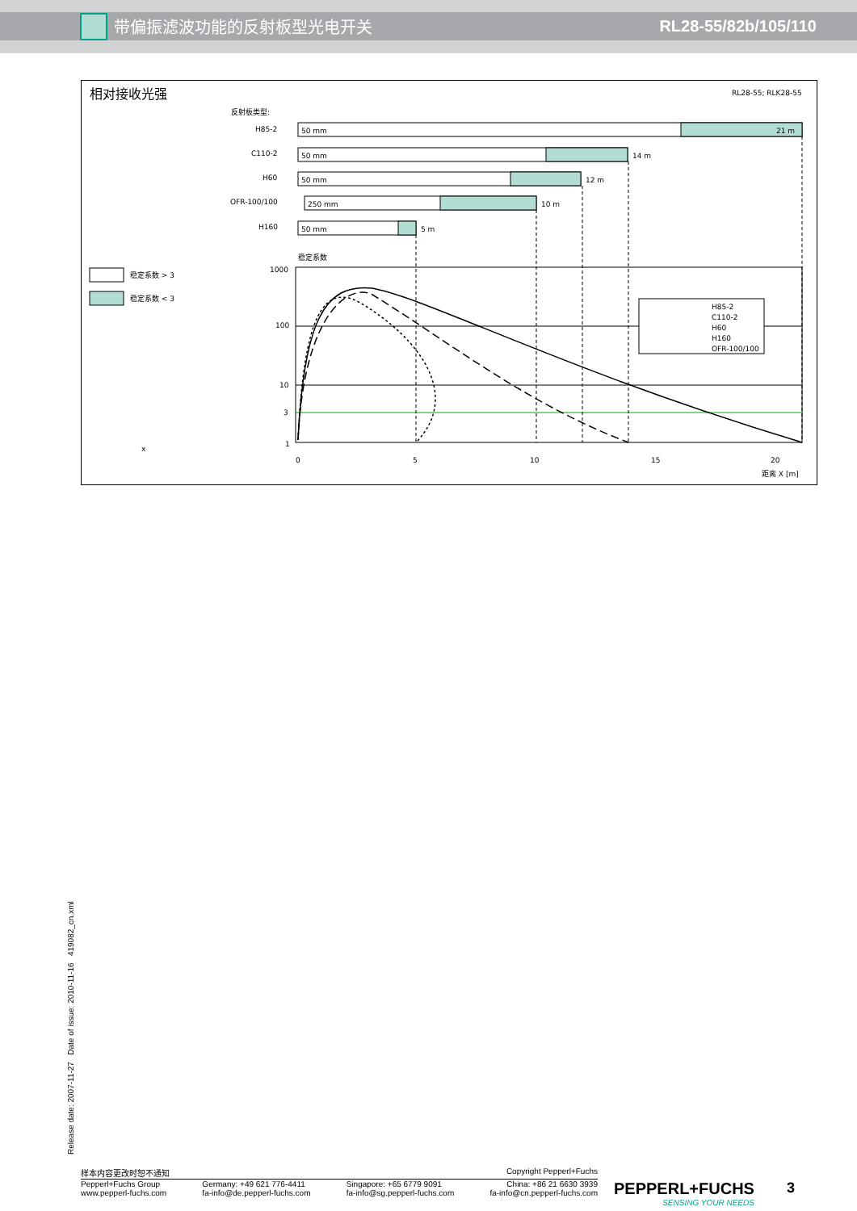带偏振滤波功能的反射板型光电开关 RL28-55/82b/105/110
相对接收光强
RL28-55; RLK28-55
反射板类型:
H85-2
50 mm
21 m
C110-2
50 mm
14 m
H60
50 mm
12 m
OFR-100/100
250 mm
10 m
H160
50 mm
5 m
稳定系数 > 3
稳定系数 < 3
稳定系数
1000
100
10
3
1
0
5
10
15
20
距离 X [m]
H85-2
C110-2
H60
H160
OFR-100/100
x
Release date: 2007-11-27 Date of issue: 2010-11-16 419082_cn.xml
样本内容更改时恕不通知 Copyright Pepperl+Fuchs
Pepperl+Fuchs Group
www.pepperl-fuchs.com Germany: +49 621 776-4411
fa-info@de.pepperl-fuchs.com Singapore: +65 6779 9091
fa-info@sg.pepperl-fuchs.com China: +86 21 6630 3939
fa-info@cn.pepperl-fuchs.com
PEPPERL+FUCHS
SENSING YOUR NEEDS
3